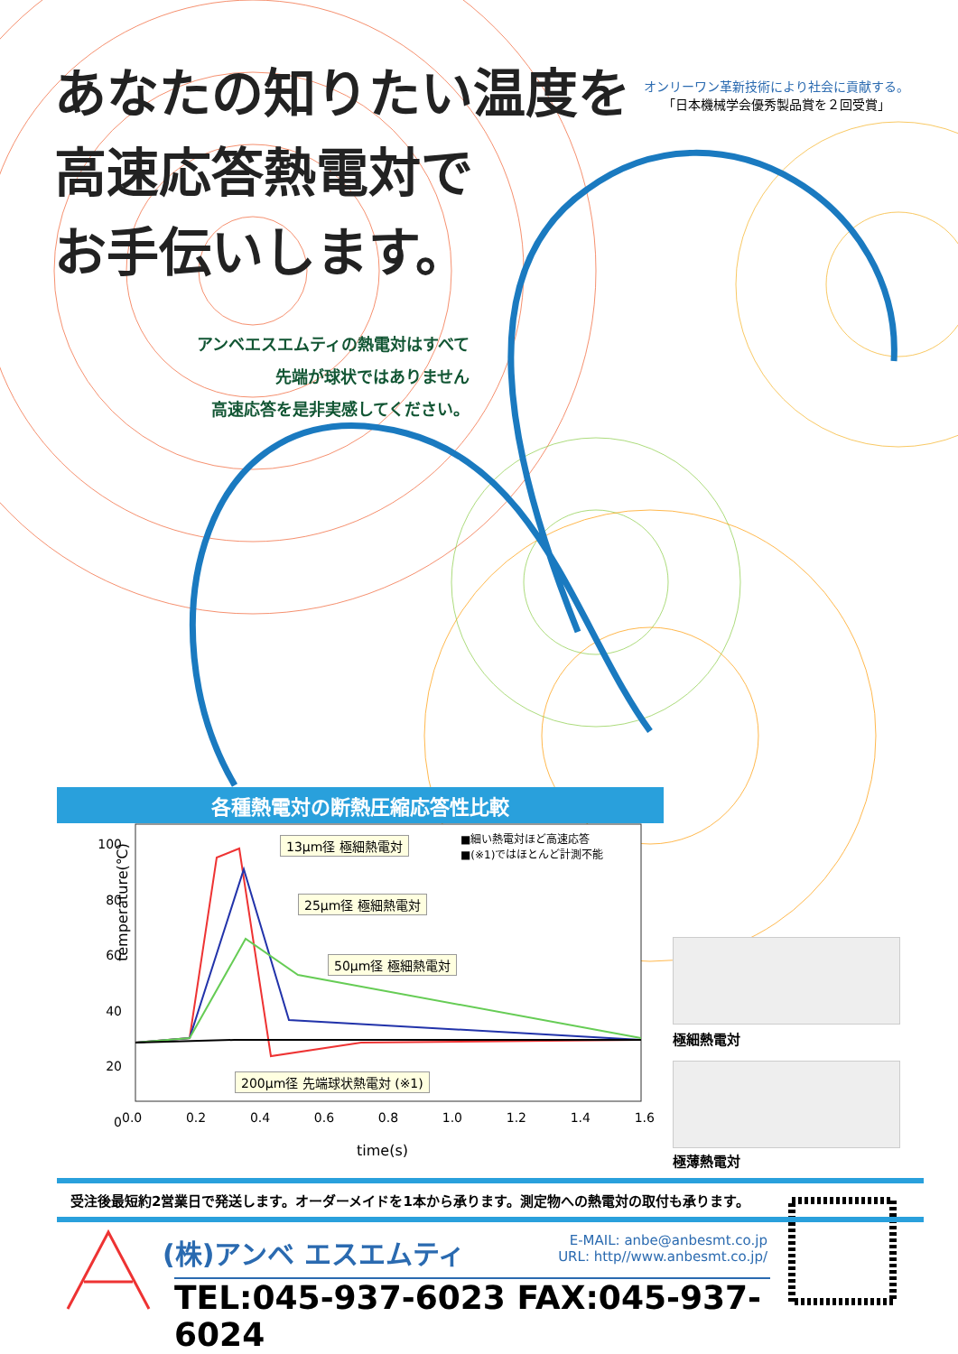あなたの知りたい温度を
高速応答熱電対で
お手伝いします。
オンリーワン革新技術により社会に貢献する。
「日本機械学会優秀製品賞を２回受賞」
アンベエスエムティの熱電対はすべて
先端が球状ではありません
高速応答を是非実感してください。
各種熱電対の断熱圧縮応答性比較
13μm径 極細熱電対
25μm径 極細熱電対
50μm径 極細熱電対
200μm径 先端球状熱電対 (※1)
■細い熱電対ほど高速応答
■(※1)ではほとんど計測不能
temperature(℃)
100
80
60
40
20
0
0.0 0.2 0.4 0.6 0.8 1.0 1.2 1.4 1.6
time(s)
極細熱電対
極薄熱電対
受注後最短約2営業日で発送します。オーダーメイドを1本から承ります。測定物への熱電対の取付も承ります。
(株)アンベ エスエムティ
E-MAIL: anbe@anbesmt.co.jp
URL: http//www.anbesmt.co.jp/
TEL:045-937-6023 FAX:045-937-6024